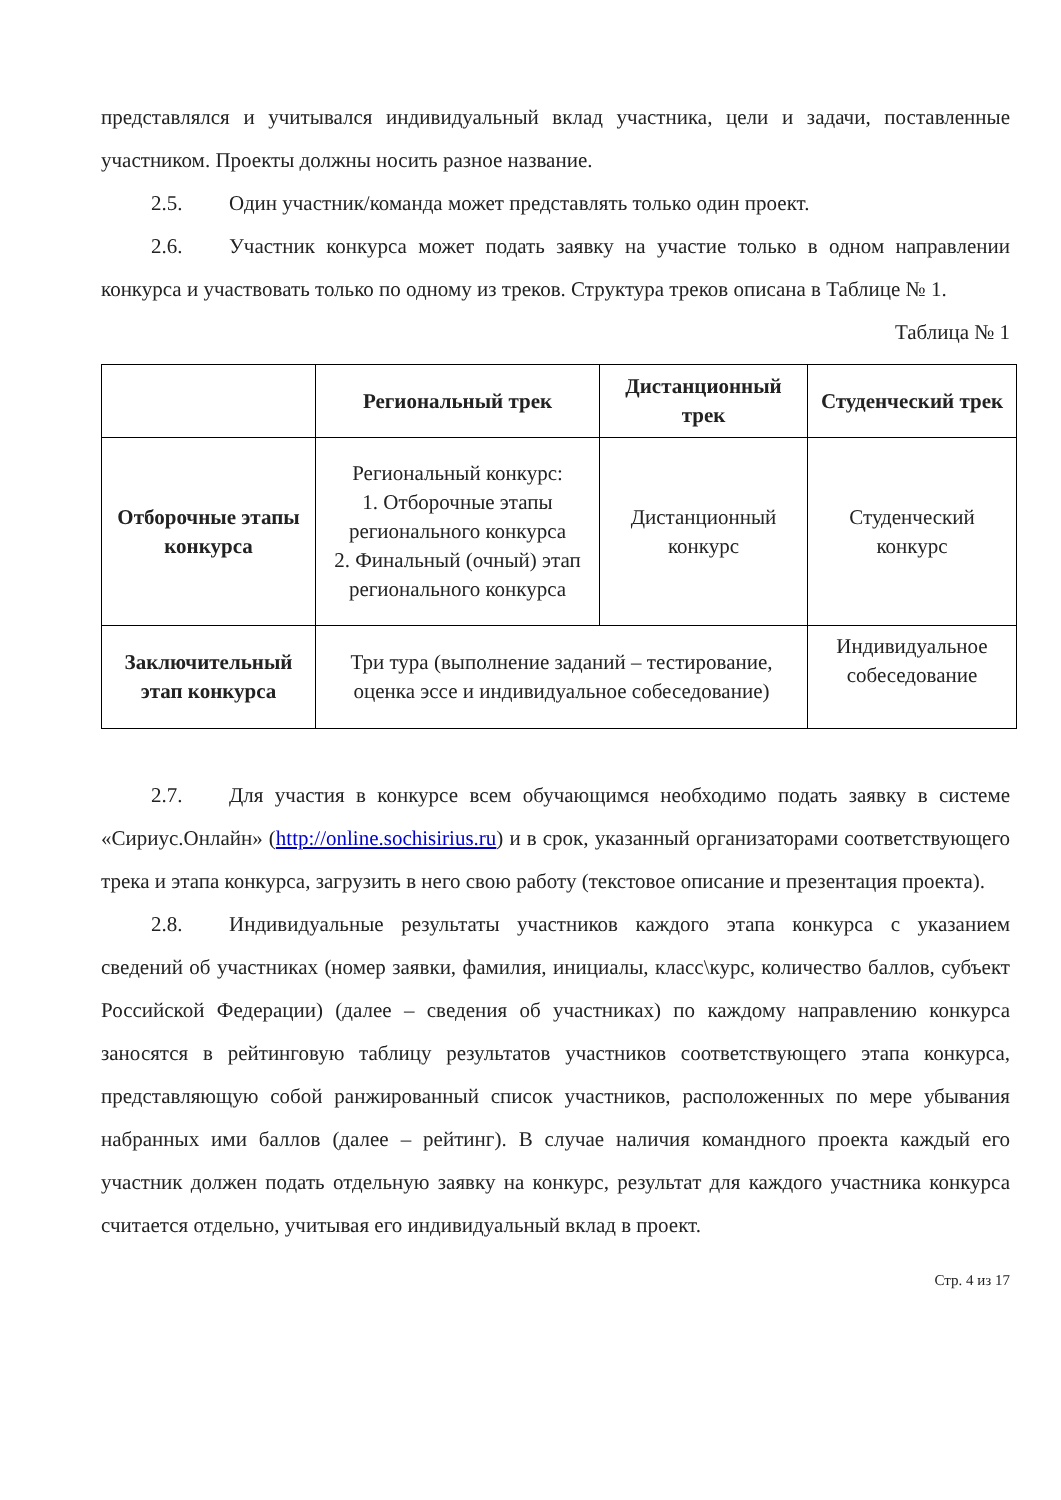представлялся и учитывался индивидуальный вклад участника, цели и задачи, поставленные участником. Проекты должны носить разное название.
2.5. Один участник/команда может представлять только один проект.
2.6. Участник конкурса может подать заявку на участие только в одном направлении конкурса и участвовать только по одному из треков. Структура треков описана в Таблице № 1.
Таблица № 1
| | Региональный трек | Дистанционный трек | Студенческий трек |
| --- | --- | --- | --- |
| Отборочные этапы конкурса | Региональный конкурс: 1. Отборочные этапы регионального конкурса 2. Финальный (очный) этап регионального конкурса | Дистанционный конкурс | Студенческий конкурс |
| Заключительный этап конкурса | Три тура (выполнение заданий – тестирование, оценка эссе и индивидуальное собеседование) | | Индивидуальное собеседование |
2.7. Для участия в конкурсе всем обучающимся необходимо подать заявку в системе «Сириус.Онлайн» (http://online.sochisirius.ru) и в срок, указанный организаторами соответствующего трека и этапа конкурса, загрузить в него свою работу (текстовое описание и презентация проекта).
2.8. Индивидуальные результаты участников каждого этапа конкурса с указанием сведений об участниках (номер заявки, фамилия, инициалы, класс\курс, количество баллов, субъект Российской Федерации) (далее – сведения об участниках) по каждому направлению конкурса заносятся в рейтинговую таблицу результатов участников соответствующего этапа конкурса, представляющую собой ранжированный список участников, расположенных по мере убывания набранных ими баллов (далее – рейтинг). В случае наличия командного проекта каждый его участник должен подать отдельную заявку на конкурс, результат для каждого участника конкурса считается отдельно, учитывая его индивидуальный вклад в проект.
Стр. 4 из 17